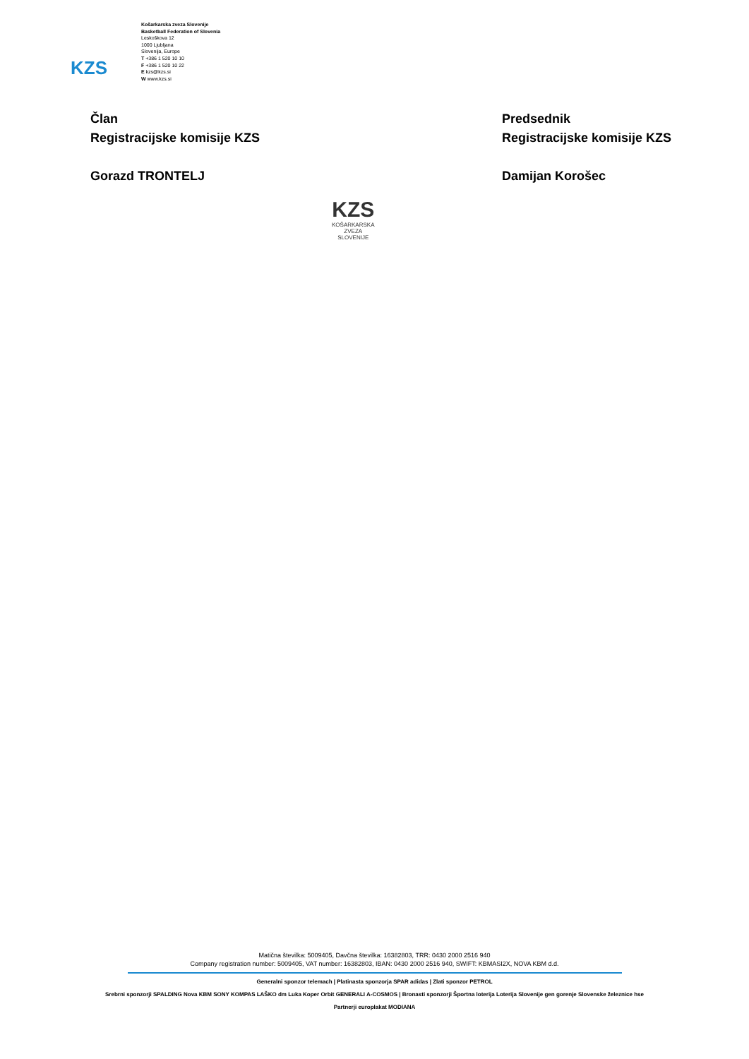KZS
Košarkarska zveza Slovenije
Basketball Federation of Slovenia
Leskoškova 12
1000 Ljubljana
Slovenija, Europe
T +386 1 520 10 10
F +386 1 520 10 22
E kzs@kzs.si
W www.kzs.si
Član
Registracijske komisije KZS
Gorazd TRONTELJ
Predsednik
Registracijske komisije KZS
Damijan Korošec
KZS
KOŠARKARSKA
ZVEZA
SLOVENIJE
Matična številka: 5009405, Davčna številka: 16382803, TRR: 0430 2000 2516 940
Company registration number: 5009405, VAT number: 16382803, IBAN: 0430 2000 2516 940, SWIFT: KBMASI2X, NOVA KBM d.d.
Generalni sponzor telemach | Platinasta sponzorja SPAR adidas | Zlati sponzor PETROL
Srebrni sponzorji SPALDING Nova KBM SONY KOMPAS LAŠKO dm Luka Koper Orbit GENERALI A-COSMOS | Bronasti sponzorji Športna loterija Loterija Slovenije gen gorenje Slovenske železnice hse
Partnerji europlakat MODIANA